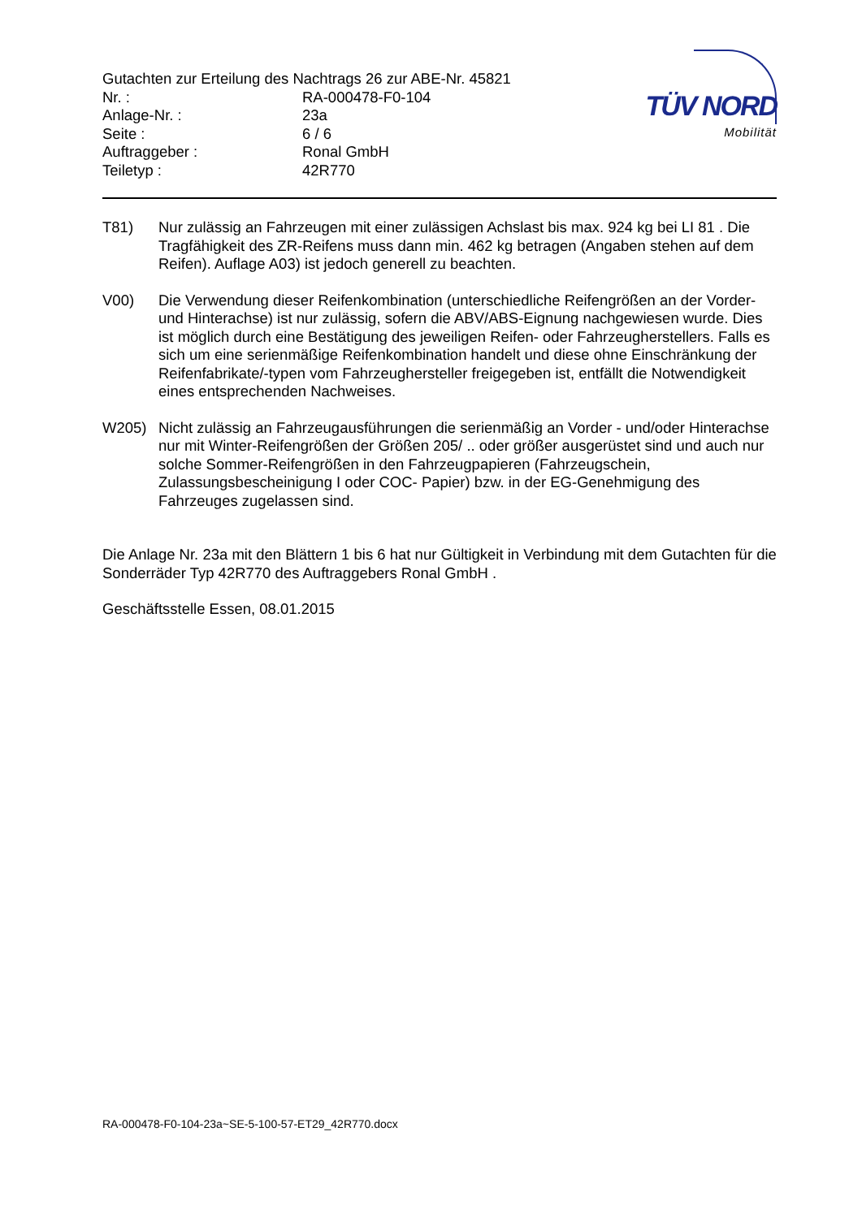Gutachten zur Erteilung des Nachtrags 26 zur ABE-Nr. 45821
| Nr. : | RA-000478-F0-104 |
| Anlage-Nr. : | 23a |
| Seite : | 6 / 6 |
| Auftraggeber : | Ronal GmbH |
| Teiletyp : | 42R770 |
TÜV NORD
Mobilität
T81) Nur zulässig an Fahrzeugen mit einer zulässigen Achslast bis max. 924 kg bei LI 81 . Die Tragfähigkeit des ZR-Reifens muss dann min. 462 kg betragen (Angaben stehen auf dem Reifen). Auflage A03) ist jedoch generell zu beachten.
V00) Die Verwendung dieser Reifenkombination (unterschiedliche Reifengrößen an der Vorder- und Hinterachse) ist nur zulässig, sofern die ABV/ABS-Eignung nachgewiesen wurde. Dies ist möglich durch eine Bestätigung des jeweiligen Reifen- oder Fahrzeugherstellers. Falls es sich um eine serienmäßige Reifenkombination handelt und diese ohne Einschränkung der Reifenfabrikate/-typen vom Fahrzeughersteller freigegeben ist, entfällt die Notwendigkeit eines entsprechenden Nachweises.
W205) Nicht zulässig an Fahrzeugausführungen die serienmäßig an Vorder - und/oder Hinterachse nur mit Winter-Reifengrößen der Größen 205/ .. oder größer ausgerüstet sind und auch nur solche Sommer-Reifengrößen in den Fahrzeugpapieren (Fahrzeugschein, Zulassungsbescheinigung I oder COC- Papier) bzw. in der EG-Genehmigung des Fahrzeuges zugelassen sind.
Die Anlage Nr. 23a mit den Blättern 1 bis 6 hat nur Gültigkeit in Verbindung mit dem Gutachten für die Sonderräder Typ 42R770 des Auftraggebers Ronal GmbH .
Geschäftsstelle Essen, 08.01.2015
RA-000478-F0-104-23a~SE-5-100-57-ET29_42R770.docx